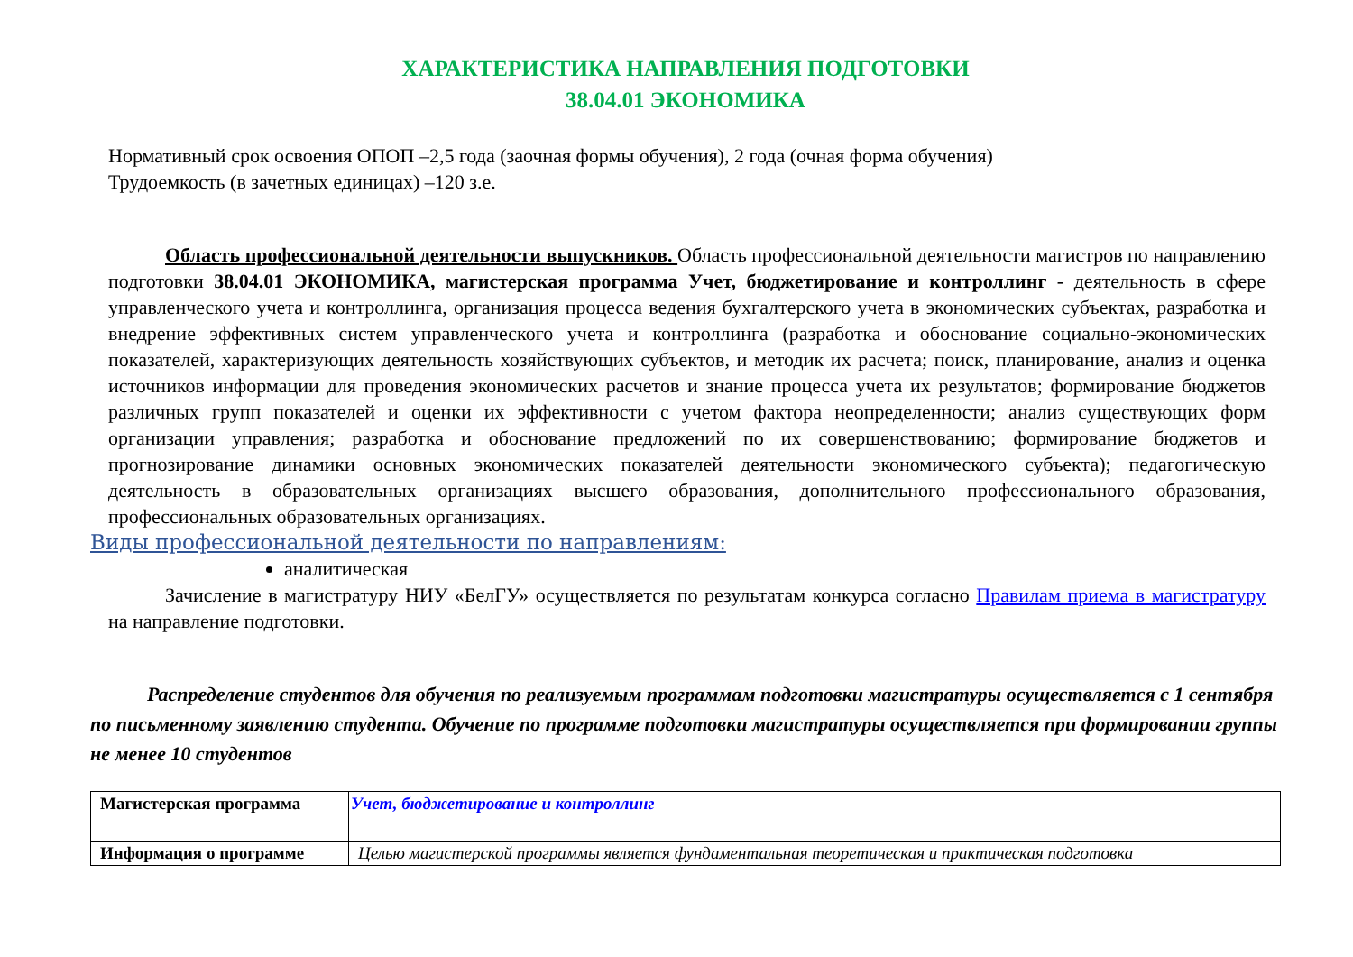ХАРАКТЕРИСТИКА НАПРАВЛЕНИЯ ПОДГОТОВКИ
38.04.01 ЭКОНОМИКА
Нормативный срок освоения ОПОП –2,5 года (заочная формы обучения), 2 года (очная форма обучения)
Трудоемкость (в зачетных единицах) –120 з.е.
Область профессиональной деятельности выпускников. Область профессиональной деятельности магистров по направлению подготовки 38.04.01 ЭКОНОМИКА, магистерская программа Учет, бюджетирование и контроллинг - деятельность в сфере управленческого учета и контроллинга, организация процесса ведения бухгалтерского учета в экономических субъектах, разработка и внедрение эффективных систем управленческого учета и контроллинга (разработка и обоснование социально-экономических показателей, характеризующих деятельность хозяйствующих субъектов, и методик их расчета; поиск, планирование, анализ и оценка источников информации для проведения экономических расчетов и знание процесса учета их результатов; формирование бюджетов различных групп показателей и оценки их эффективности с учетом фактора неопределенности; анализ существующих форм организации управления; разработка и обоснование предложений по их совершенствованию; формирование бюджетов и прогнозирование динамики основных экономических показателей деятельности экономического субъекта); педагогическую деятельность в образовательных организациях высшего образования, дополнительного профессионального образования, профессиональных образовательных организациях.
Виды профессиональной деятельности по направлениям:
аналитическая
Зачисление в магистратуру НИУ «БелГУ» осуществляется по результатам конкурса согласно Правилам приема в магистратуру на направление подготовки.
Распределение студентов для обучения по реализуемым программам подготовки магистратуры осуществляется с 1 сентября по письменному заявлению студента. Обучение по программе подготовки магистратуры осуществляется при формировании группы не менее 10 студентов
| Магистерская программа | Учет, бюджетирование и контроллинг |
| Информация о программе | Целью магистерской программы является фундаментальная теоретическая и практическая подготовка |